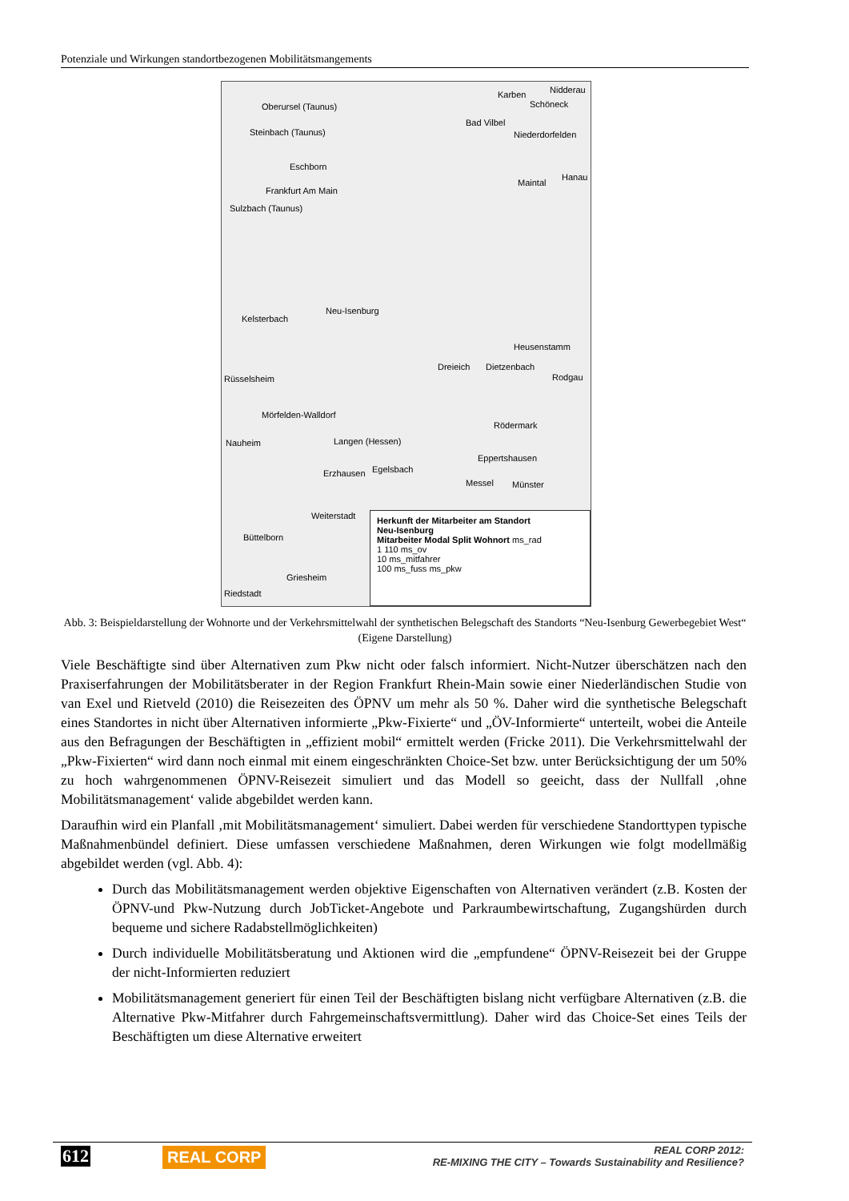Potenziale und Wirkungen standortbezogenen Mobilitätsmangements
Oberursel (Taunus)
Karben Nidderau
Schöneck
Bad Vilbel
Steinbach (Taunus) Niederdorfelden
Eschborn
Maintal
Hanau
Frankfurt Am Main
Sulzbach (Taunus)
Neu-Isenburg
Kelsterbach
Heusenstamm
Dreieich Dietzenbach
Rodgau Rüsselsheim
Mörfelden-Walldorf
Rödermark
Nauheim Langen (Hessen)
Eppertshausen
Erzhausen Egelsbach
Messel Münster
Weiterstadt
Büttelborn
Griesheim
Riedstadt
Herkunft der Mitarbeiter am Standort
Neu-Isenburg
Mitarbeiter Modal Split Wohnort ms_rad
1 110 ms_ov
10 ms_mitfahrer
100 ms_fuss ms_pkw
Abb. 3: Beispieldarstellung der Wohnorte und der Verkehrsmittelwahl der synthetischen Belegschaft des Standorts “Neu-Isenburg Gewerbegebiet West“ (Eigene Darstellung)
Viele Beschäftigte sind über Alternativen zum Pkw nicht oder falsch informiert. Nicht-Nutzer überschätzen nach den Praxiserfahrungen der Mobilitätsberater in der Region Frankfurt Rhein-Main sowie einer Niederländischen Studie von van Exel und Rietveld (2010) die Reisezeiten des ÖPNV um mehr als 50 %. Daher wird die synthetische Belegschaft eines Standortes in nicht über Alternativen informierte „Pkw-Fixierte“ und „ÖV-Informierte“ unterteilt, wobei die Anteile aus den Befragungen der Beschäftigten in „effizient mobil“ ermittelt werden (Fricke 2011). Die Verkehrsmittelwahl der „Pkw-Fixierten“ wird dann noch einmal mit einem eingeschränkten Choice-Set bzw. unter Berücksichtigung der um 50% zu hoch wahrgenommenen ÖPNV-Reisezeit simuliert und das Modell so geeicht, dass der Nullfall ‚ohne Mobilitätsmanagement‘ valide abgebildet werden kann.
Daraufhin wird ein Planfall ‚mit Mobilitätsmanagement‘ simuliert. Dabei werden für verschiedene Standorttypen typische Maßnahmenbündel definiert. Diese umfassen verschiedene Maßnahmen, deren Wirkungen wie folgt modellmäßig abgebildet werden (vgl. Abb. 4):
Durch das Mobilitätsmanagement werden objektive Eigenschaften von Alternativen verändert (z.B. Kosten der ÖPNV-und Pkw-Nutzung durch JobTicket-Angebote und Parkraumbewirtschaftung, Zugangshürden durch bequeme und sichere Radabstellmöglichkeiten)
Durch individuelle Mobilitätsberatung und Aktionen wird die „empfundene“ ÖPNV-Reisezeit bei der Gruppe der nicht-Informierten reduziert
Mobilitätsmanagement generiert für einen Teil der Beschäftigten bislang nicht verfügbare Alternativen (z.B. die Alternative Pkw-Mitfahrer durch Fahrgemeinschaftsvermittlung). Daher wird das Choice-Set eines Teils der Beschäftigten um diese Alternative erweitert
612 REAL CORP
REAL CORP 2012:
RE-MIXING THE CITY – Towards Sustainability and Resilience?